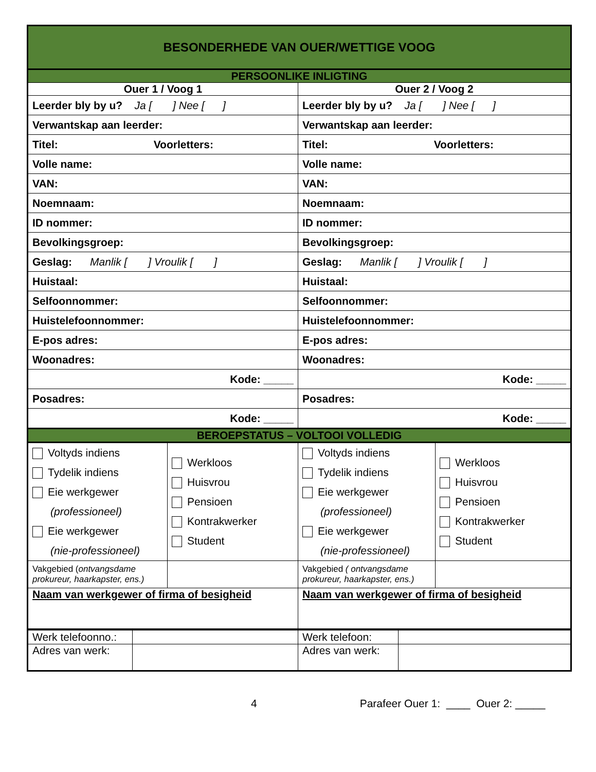| BESONDERHEDE VAN OUER/WETTIGE VOOG | | | |
| PERSOONLIKE INLIGTING | | | |
| Ouer 1 / Voog 1 | | Ouer 2 / Voog 2 | |
| Leerder bly by u? Ja [ ] Nee [ ] | | Leerder bly by u? Ja [ ] Nee [ ] | |
| Verwantskap aan leerder: | | Verwantskap aan leerder: | |
| Titel: Voorletters: | | Titel: Voorletters: | |
| Volle name: | | Volle name: | |
| VAN: | | VAN: | |
| Noemnaam: | | Noemnaam: | |
| ID nommer: | | ID nommer: | |
| Bevolkingsgroep: | | Bevolkingsgroep: | |
| Geslag: Manlik [ ] Vroulik [ ] | | Geslag: Manlik [ ] Vroulik [ ] | |
| Huistaal: | | Huistaal: | |
| Selfoonnommer: | | Selfoonnommer: | |
| Huistelefoonnommer: | | Huistelefoonnommer: | |
| E-pos adres: | | E-pos adres: | |
| Woonadres: | | Woonadres: | |
| Kode: _____ | | Kode: _____ | |
| Posadres: | | Posadres: | |
| Kode: _____ | | Kode: _____ | |
| BEROEPSTATUS – VOLTOOI VOLLEDIG | | | |
| Voltyds indiens Tydelik indiens Eie werkgewer (professioneel) Eie werkgewer (nie-professioneel) | Werkloos Huisvrou Pensioen Kontrakwerker Student | Voltyds indiens Tydelik indiens Eie werkgewer (professioneel) Eie werkgewer (nie-professioneel) | Werkloos Huisvrou Pensioen Kontrakwerker Student |
| Vakgebied ( ontvangsdame prokureur, haarkapster, ens.) | | Vakgebied ( ontvangsdame prokureur, haarkapster, ens.) | |
| Naam van werkgewer of firma of besigheid | | Naam van werkgewer of firma of besigheid | |
| Werk telefoonno.: | | Werk telefoon: | |
| Adres van werk: | | Adres van werk: | |
4 Parafeer Ouer 1: ____ Ouer 2: _____